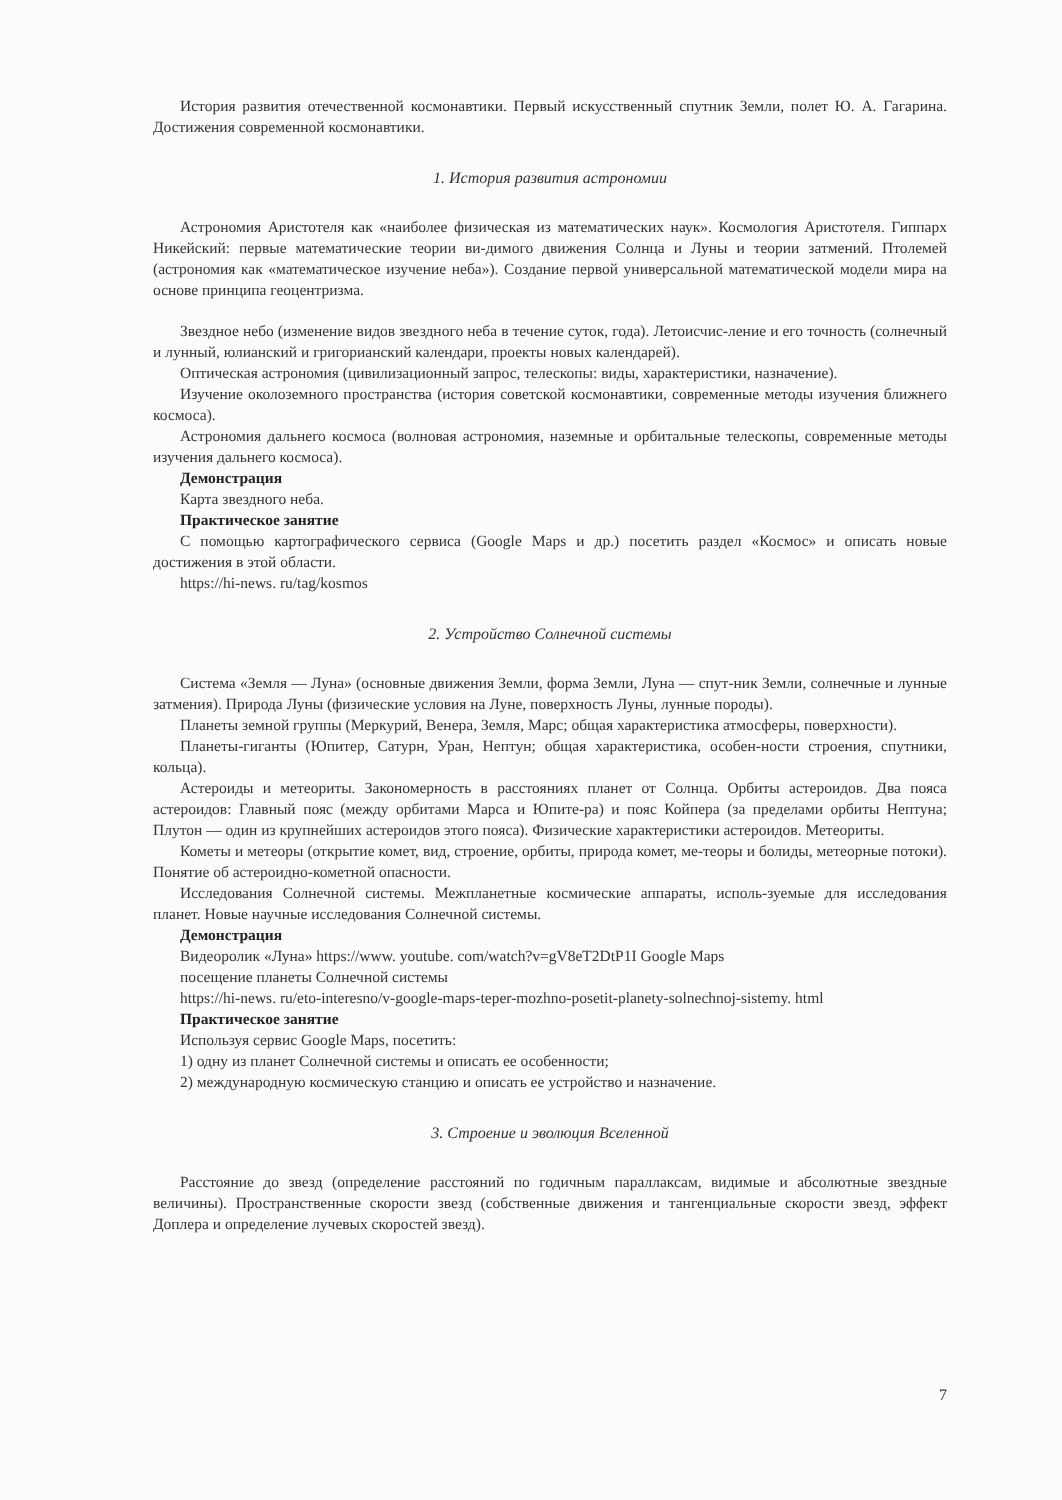История развития отечественной космонавтики. Первый искусственный спутник Земли, полет Ю. А. Гагарина. Достижения современной космонавтики.
1. История развития астрономии
Астрономия Аристотеля как «наиболее физическая из математических наук». Космология Аристотеля. Гиппарх Никейский: первые математические теории ви-димого движения Солнца и Луны и теории затмений. Птолемей (астрономия как «математическое изучение неба»). Создание первой универсальной математической модели мира на основе принципа геоцентризма.
Звездное небо (изменение видов звездного неба в течение суток, года). Летоисчис-ление и его точность (солнечный и лунный, юлианский и григорианский календари, проекты новых календарей).
Оптическая астрономия (цивилизационный запрос, телескопы: виды, характеристики, назначение).
Изучение околоземного пространства (история советской космонавтики, современные методы изучения ближнего космоса).
Астрономия дальнего космоса (волновая астрономия, наземные и орбитальные телескопы, современные методы изучения дальнего космоса).
Демонстрация
Карта звездного неба.
Практическое занятие
С помощью картографического сервиса (Google Maps и др.) посетить раздел «Космос» и описать новые достижения в этой области.
https://hi-news. ru/tag/kosmos
2. Устройство Солнечной системы
Система «Земля — Луна» (основные движения Земли, форма Земли, Луна — спут-ник Земли, солнечные и лунные затмения). Природа Луны (физические условия на Луне, поверхность Луны, лунные породы).
Планеты земной группы (Меркурий, Венера, Земля, Марс; общая характеристика атмосферы, поверхности).
Планеты-гиганты (Юпитер, Сатурн, Уран, Нептун; общая характеристика, особен-ности строения, спутники, кольца).
Астероиды и метеориты. Закономерность в расстояниях планет от Солнца. Орбиты астероидов. Два пояса астероидов: Главный пояс (между орбитами Марса и Юпите-ра) и пояс Койпера (за пределами орбиты Нептуна; Плутон — один из крупнейших астероидов этого пояса). Физические характеристики астероидов. Метеориты.
Кометы и метеоры (открытие комет, вид, строение, орбиты, природа комет, ме-теоры и болиды, метеорные потоки). Понятие об астероидно-кометной опасности.
Исследования Солнечной системы. Межпланетные космические аппараты, исполь-зуемые для исследования планет. Новые научные исследования Солнечной системы.
Демонстрация
Видеоролик «Луна» https://www. youtube. com/watch?v=gV8eT2DtP1I Google Maps
посещение планеты Солнечной системы
https://hi-news. ru/eto-interesno/v-google-maps-teper-mozhno-posetit-planety-solnechnoj-sistemy. html
Практическое занятие
Используя сервис Google Maps, посетить:
1) одну из планет Солнечной системы и описать ее особенности;
2) международную космическую станцию и описать ее устройство и назначение.
3. Строение и эволюция Вселенной
Расстояние до звезд (определение расстояний по годичным параллаксам, видимые и абсолютные звездные величины). Пространственные скорости звезд (собственные движения и тангенциальные скорости звезд, эффект Доплера и определение лучевых скоростей звезд).
7